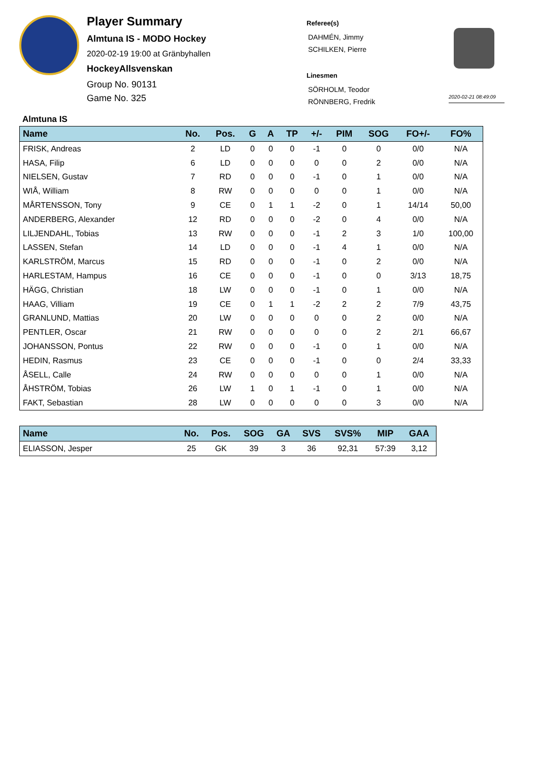Player Summary
Almtuna IS - MODO Hockey
2020-02-19 19:00 at Gränbyhallen
HockeyAllsvenskan
Group No. 90131
Game No. 325
Referee(s)
DAHMÉN, Jimmy
SCHILKEN, Pierre
Linesmen
SÖRHOLM, Teodor
RÖNNBERG, Fredrik
2020-02-21 08:49:09
Almtuna IS
| Name | No. | Pos. | G | A | TP | +/- | PIM | SOG | FO+/- | FO% |
| --- | --- | --- | --- | --- | --- | --- | --- | --- | --- | --- |
| FRISK, Andreas | 2 | LD | 0 | 0 | 0 | -1 | 0 | 0 | 0/0 | N/A |
| HASA, Filip | 6 | LD | 0 | 0 | 0 | 0 | 0 | 2 | 0/0 | N/A |
| NIELSEN, Gustav | 7 | RD | 0 | 0 | 0 | -1 | 0 | 1 | 0/0 | N/A |
| WIÅ, William | 8 | RW | 0 | 0 | 0 | 0 | 0 | 1 | 0/0 | N/A |
| MÅRTENSSON, Tony | 9 | CE | 0 | 1 | 1 | -2 | 0 | 1 | 14/14 | 50,00 |
| ANDERBERG, Alexander | 12 | RD | 0 | 0 | 0 | -2 | 0 | 4 | 0/0 | N/A |
| LILJENDAHL, Tobias | 13 | RW | 0 | 0 | 0 | -1 | 2 | 3 | 1/0 | 100,00 |
| LASSEN, Stefan | 14 | LD | 0 | 0 | 0 | -1 | 4 | 1 | 0/0 | N/A |
| KARLSTRÖM, Marcus | 15 | RD | 0 | 0 | 0 | -1 | 0 | 2 | 0/0 | N/A |
| HARLESTAM, Hampus | 16 | CE | 0 | 0 | 0 | -1 | 0 | 0 | 3/13 | 18,75 |
| HÄGG, Christian | 18 | LW | 0 | 0 | 0 | -1 | 0 | 1 | 0/0 | N/A |
| HAAG, Villiam | 19 | CE | 0 | 1 | 1 | -2 | 2 | 2 | 7/9 | 43,75 |
| GRANLUND, Mattias | 20 | LW | 0 | 0 | 0 | 0 | 0 | 2 | 0/0 | N/A |
| PENTLER, Oscar | 21 | RW | 0 | 0 | 0 | 0 | 0 | 2 | 2/1 | 66,67 |
| JOHANSSON, Pontus | 22 | RW | 0 | 0 | 0 | -1 | 0 | 1 | 0/0 | N/A |
| HEDIN, Rasmus | 23 | CE | 0 | 0 | 0 | -1 | 0 | 0 | 2/4 | 33,33 |
| ÅSELL, Calle | 24 | RW | 0 | 0 | 0 | 0 | 0 | 1 | 0/0 | N/A |
| ÅHSTRÖM, Tobias | 26 | LW | 1 | 0 | 1 | -1 | 0 | 1 | 0/0 | N/A |
| FAKT, Sebastian | 28 | LW | 0 | 0 | 0 | 0 | 0 | 3 | 0/0 | N/A |
| Name | No. | Pos. | SOG | GA | SVS | SVS% | MIP | GAA |
| --- | --- | --- | --- | --- | --- | --- | --- | --- |
| ELIASSON, Jesper | 25 | GK | 39 | 3 | 36 | 92,31 | 57:39 | 3,12 |